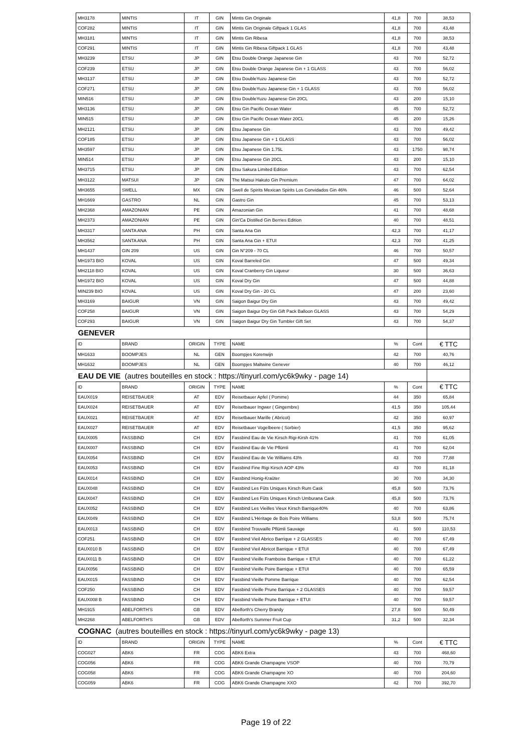| MH3178 | MINTIS | IT | GIN | Mintis Gin Originale | 41,8 | 700 | 38,53 |
| COF282 | MINTIS | IT | GIN | Mintis Gin Originale Giftpack 1 GLAS | 41,8 | 700 | 43,48 |
| MH3181 | MINTIS | IT | GIN | Mintis Gin Ribesa | 41,8 | 700 | 38,53 |
| COF291 | MINTIS | IT | GIN | Mintis Gin Ribesa Giftpack 1 GLAS | 41,8 | 700 | 43,48 |
| MH3239 | ETSU | JP | GIN | Etsu Double Orange Japanese Gin | 43 | 700 | 52,72 |
| COF239 | ETSU | JP | GIN | Etsu Double Orange Japanese Gin + 1 GLASS | 43 | 700 | 56,02 |
| MH3137 | ETSU | JP | GIN | Etsu DoubleYuzu Japanese Gin | 43 | 700 | 52,72 |
| COF271 | ETSU | JP | GIN | Etsu DoubleYuzu Japanese Gin + 1 GLASS | 43 | 700 | 56,02 |
| MIN516 | ETSU | JP | GIN | Etsu DoubleYuzu Japanese Gin 20CL | 43 | 200 | 15,10 |
| MH3136 | ETSU | JP | GIN | Etsu Gin Pacific Ocean Water | 45 | 700 | 52,72 |
| MIN515 | ETSU | JP | GIN | Etsu Gin Pacific Ocean Water 20CL | 45 | 200 | 15,26 |
| MH2121 | ETSU | JP | GIN | Etsu Japanese Gin | 43 | 700 | 49,42 |
| COF185 | ETSU | JP | GIN | Etsu Japanese Gin + 1 GLASS | 43 | 700 | 56,02 |
| MH3597 | ETSU | JP | GIN | Etsu Japanese Gin 1.75L | 43 | 1750 | 98,74 |
| MIN514 | ETSU | JP | GIN | Etsu Japanese Gin 20CL | 43 | 200 | 15,10 |
| MH3715 | ETSU | JP | GIN | Etsu Sakura Limited Edition | 43 | 700 | 62,54 |
| MH3122 | MATSUI | JP | GIN | The Matsui Hakuto Gin Premium | 47 | 700 | 64,02 |
| MH3655 | SWELL | MX | GIN | Swell de Spirits Mexican Spirits Los Convidados Gin 46% | 46 | 500 | 52,64 |
| MH1669 | GASTRO | NL | GIN | Gastro Gin | 45 | 700 | 53,13 |
| MH2368 | AMAZONIAN | PE | GIN | Amazonian Gin | 41 | 700 | 48,68 |
| MH2373 | AMAZONIAN | PE | GIN | Gin'Ca Distilled Gin Berries Edition | 40 | 700 | 48,51 |
| MH3317 | SANTA ANA | PH | GIN | Santa Ana Gin | 42,3 | 700 | 41,17 |
| MH3562 | SANTA ANA | PH | GIN | Santa Ana Gin + ETUI | 42,3 | 700 | 41,25 |
| MH1437 | GIN 209 | US | GIN | Gin N°209 - 70 CL | 46 | 700 | 50,57 |
| MH1973 BIO | KOVAL | US | GIN | Koval Barreled Gin | 47 | 500 | 49,34 |
| MH2118 BIO | KOVAL | US | GIN | Koval Cranberry Gin Liqueur | 30 | 500 | 36,63 |
| MH1972 BIO | KOVAL | US | GIN | Koval Dry Gin | 47 | 500 | 44,88 |
| MIN239 BIO | KOVAL | US | GIN | Koval Dry Gin - 20 CL | 47 | 200 | 23,60 |
| MH3169 | BAIGUR | VN | GIN | Saigon Baigur Dry Gin | 43 | 700 | 49,42 |
| COF258 | BAIGUR | VN | GIN | Saigon Baigur Dry Gin Gift Pack Balloon GLASS | 43 | 700 | 54,29 |
| COF293 | BAIGUR | VN | GIN | Saigon Baigur Dry Gin Tumbler Gift Set | 43 | 700 | 54,37 |
| GENEVER | | | | | | | |
| ID | BRAND | ORIGIN | TYPE | NAME | % | Cont | € TTC |
| MH1633 | BOOMPJES | NL | GEN | Boompjes Korenwijn | 42 | 700 | 40,76 |
| MH1632 | BOOMPJES | NL | GEN | Boompjes Maltwine Genever | 40 | 700 | 46,12 |
| EAU DE VIE (autres bouteilles en stock : https://tinyurl.com/yc6k9wky - page 14) | | | | | | | |
| ID | BRAND | ORIGIN | TYPE | NAME | % | Cont | € TTC |
| EAUX019 | REISETBAUER | AT | EDV | Reisetbauer Apfel ( Pomme) | 44 | 350 | 65,84 |
| EAUX024 | REISETBAUER | AT | EDV | Reisetbauer Ingwer ( Gingembre) | 41,5 | 350 | 105,44 |
| EAUX021 | REISETBAUER | AT | EDV | Reisetbauer Marille ( Abricot) | 42 | 350 | 60,97 |
| EAUX027 | REISETBAUER | AT | EDV | Reisetbauer Vogelbeere ( Sorbier) | 41,5 | 350 | 95,62 |
| EAUX005 | FASSBIND | CH | EDV | Fassbind Eau de Vie Kirsch Rigi-Kirsh 41% | 41 | 700 | 61,05 |
| EAUX007 | FASSBIND | CH | EDV | Fassbind Eau de Vie Pflümli | 41 | 700 | 62,04 |
| EAUX054 | FASSBIND | CH | EDV | Fassbind Eau de Vie Williams 43% | 43 | 700 | 77,88 |
| EAUX053 | FASSBIND | CH | EDV | Fassbind Fine Rigi Kirsch AOP 43% | 43 | 700 | 81,18 |
| EAUX014 | FASSBIND | CH | EDV | Fassbind Honig-Kraüter | 30 | 700 | 34,30 |
| EAUX048 | FASSBIND | CH | EDV | Fassbind Les Fûts Uniques Kirsch Rum Cask | 45,8 | 500 | 73,76 |
| EAUX047 | FASSBIND | CH | EDV | Fassbind Les Fûts Uniques Kirsch Umburana Cask | 45,8 | 500 | 73,76 |
| EAUX052 | FASSBIND | CH | EDV | Fassbind Les Vieilles Vieux Kirsch Barrique40% | 40 | 700 | 63,86 |
| EAUX049 | FASSBIND | CH | EDV | Fassbind L'Héritage de Bois Poire Williams | 53,8 | 500 | 75,74 |
| EAUX013 | FASSBIND | CH | EDV | Fassbind Trouvaille Pflümli Sauvage | 41 | 500 | 110,53 |
| COF251 | FASSBIND | CH | EDV | Fassbind Vieil Abrico Barrique + 2 GLASSES | 40 | 700 | 67,49 |
| EAUX010 B | FASSBIND | CH | EDV | Fassbind Vieil Abricot Barrique + ETUI | 40 | 700 | 67,49 |
| EAUX011 B | FASSBIND | CH | EDV | Fassbind Vieille Framboise Barrique + ETUI | 40 | 700 | 61,22 |
| EAUX056 | FASSBIND | CH | EDV | Fassbind Vieille Poire Barrique + ETUI | 40 | 700 | 65,59 |
| EAUX015 | FASSBIND | CH | EDV | Fassbind Vieille Pomme Barrique | 40 | 700 | 62,54 |
| COF250 | FASSBIND | CH | EDV | Fassbind Vieille Prune Barrique + 2 GLASSES | 40 | 700 | 59,57 |
| EAUX008 B | FASSBIND | CH | EDV | Fassbind Vieille Prune Barrique + ETUI | 40 | 700 | 59,57 |
| MH1915 | ABELFORTH'S | GB | EDV | Abelforth's Cherry Brandy | 27,8 | 500 | 50,49 |
| MH2268 | ABELFORTH'S | GB | EDV | Abelforth's Summer Fruit Cup | 31,2 | 500 | 32,34 |
| COGNAC (autres bouteilles en stock : https://tinyurl.com/yc6k9wky - page 13) | | | | | | | |
| ID | BRAND | ORIGIN | TYPE | NAME | % | Cont | € TTC |
| COG027 | ABK6 | FR | COG | ABK6 Extra | 43 | 700 | 468,60 |
| COG056 | ABK6 | FR | COG | ABK6 Grande Champagne VSOP | 40 | 700 | 70,79 |
| COG058 | ABK6 | FR | COG | ABK6 Grande Champagne XO | 40 | 700 | 204,60 |
| COG059 | ABK6 | FR | COG | ABK6 Grande Champagne XXO | 42 | 700 | 392,70 |
Page 19 of 22